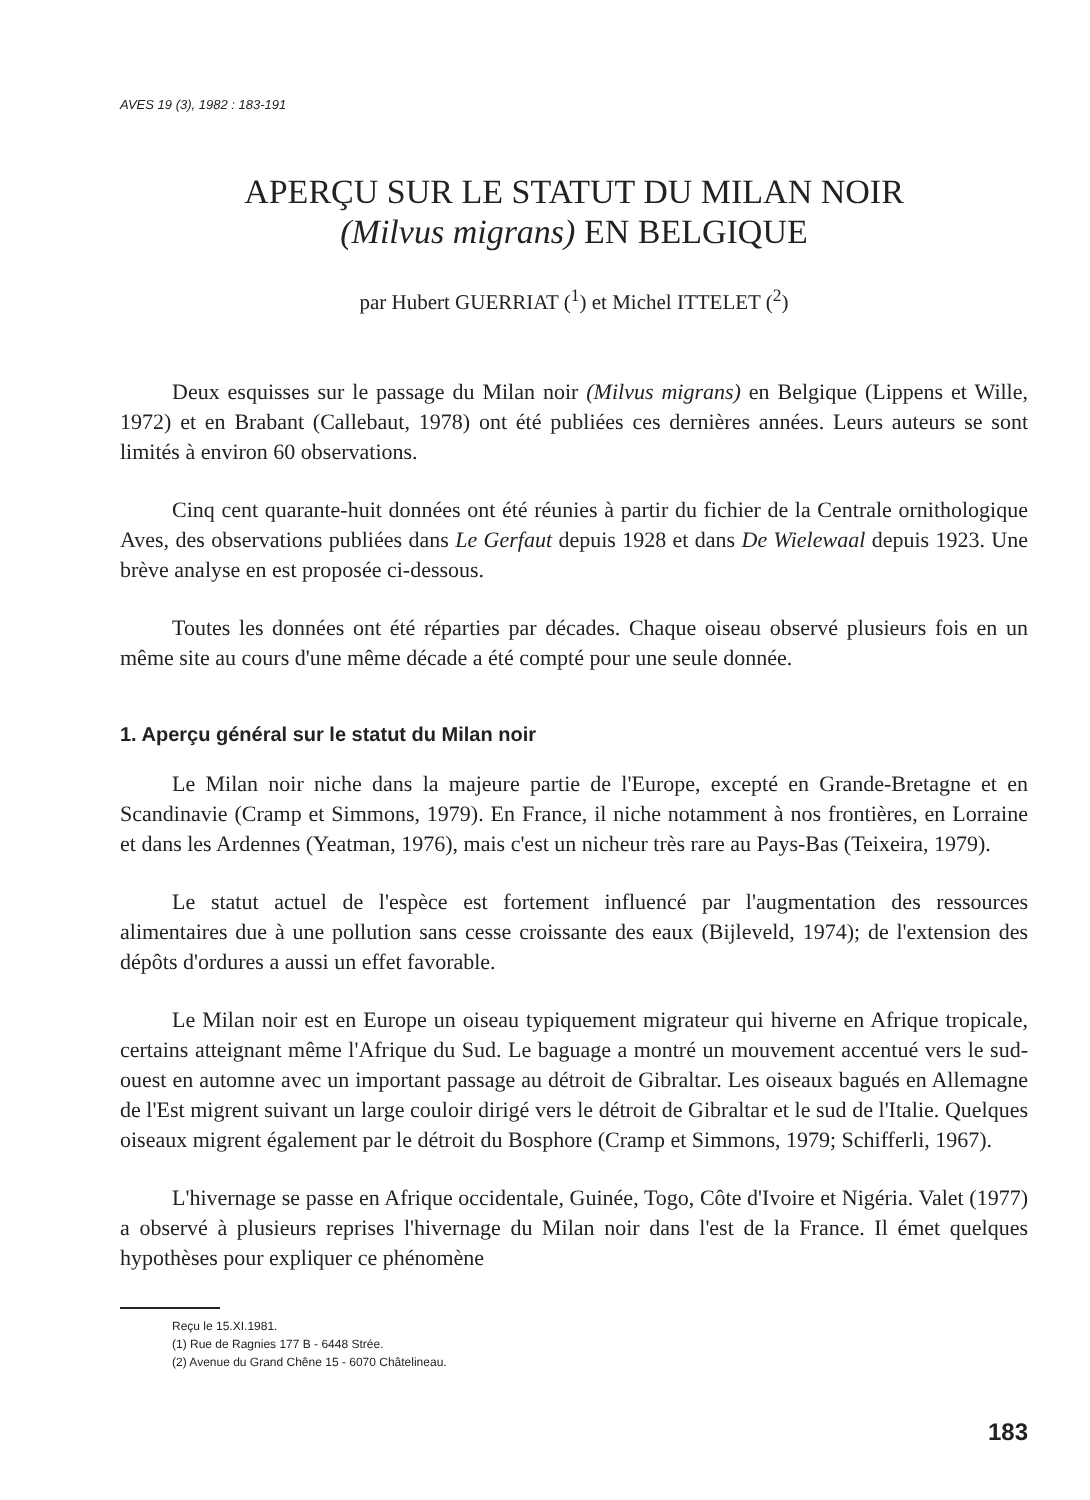AVES 19 (3), 1982 : 183-191
APERÇU SUR LE STATUT DU MILAN NOIR
(Milvus migrans) EN BELGIQUE
par Hubert GUERRIAT (<sup>1</sup>) et Michel ITTELET (<sup>2</sup>)
Deux esquisses sur le passage du Milan noir (Milvus migrans) en Belgique (Lippens et Wille, 1972) et en Brabant (Callebaut, 1978) ont été publiées ces dernières années. Leurs auteurs se sont limités à environ 60 observations.
Cinq cent quarante-huit données ont été réunies à partir du fichier de la Centrale ornithologique Aves, des observations publiées dans Le Gerfaut depuis 1928 et dans De Wielewaal depuis 1923. Une brève analyse en est proposée ci-dessous.
Toutes les données ont été réparties par décades. Chaque oiseau observé plusieurs fois en un même site au cours d'une même décade a été compté pour une seule donnée.
1. Aperçu général sur le statut du Milan noir
Le Milan noir niche dans la majeure partie de l'Europe, excepté en Grande-Bretagne et en Scandinavie (Cramp et Simmons, 1979). En France, il niche notamment à nos frontières, en Lorraine et dans les Ardennes (Yeatman, 1976), mais c'est un nicheur très rare au Pays-Bas (Teixeira, 1979).
Le statut actuel de l'espèce est fortement influencé par l'augmentation des ressources alimentaires due à une pollution sans cesse croissante des eaux (Bijleveld, 1974); de l'extension des dépôts d'ordures a aussi un effet favorable.
Le Milan noir est en Europe un oiseau typiquement migrateur qui hiverne en Afrique tropicale, certains atteignant même l'Afrique du Sud. Le baguage a montré un mouvement accentué vers le sud-ouest en automne avec un important passage au détroit de Gibraltar. Les oiseaux bagués en Allemagne de l'Est migrent suivant un large couloir dirigé vers le détroit de Gibraltar et le sud de l'Italie. Quelques oiseaux migrent également par le détroit du Bosphore (Cramp et Simmons, 1979; Schifferli, 1967).
L'hivernage se passe en Afrique occidentale, Guinée, Togo, Côte d'Ivoire et Nigéria. Valet (1977) a observé à plusieurs reprises l'hivernage du Milan noir dans l'est de la France. Il émet quelques hypothèses pour expliquer ce phénomène
Reçu le 15.XI.1981.
(1) Rue de Ragnies 177 B - 6448 Strée.
(2) Avenue du Grand Chêne 15 - 6070 Châtelineau.
183